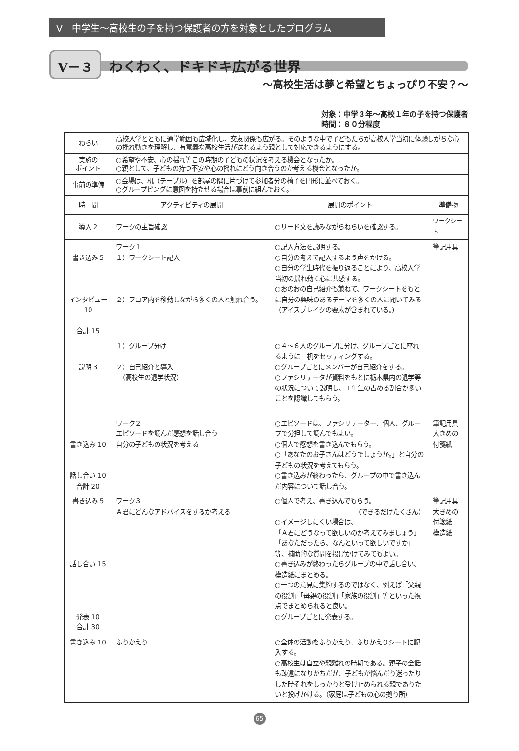Ⅴ　中学生～高校生の子を持つ保護者の方を対象としたプログラム
Ⅴ－３ わくわく、ドキドキ広がる世界
～高校生活は夢と希望とちょっぴり不安？～
対象：中学３年～高校１年の子を持つ保護者
時間：８０分程度
| ねらい | 高校入学とともに通学範囲も広域化し、交友関係も広がる。そのような中で子どもたちが高校入学当初に体験しがちな心の揺れ動きを理解し、有意義な高校生活が送れるよう親として対応できるようにする。 | | |
| 実施の ポイント | ○希望や不安、心の揺れ等この時期の子どもの状況を考える機会となったか。 ○親として、子どもの持つ不安や心の揺れにどう向き合うのか考える機会となったか。 | | |
| 事前の準備 | ○会場は、机（テーブル）を部屋の隅に片づけて参加者分の椅子を円形に並べておく。 ○グループピングに意図を持たせる場合は事前に組んでおく。 | | |
| 時 間 | アクティビティの展開 | 展開のポイント | 準備物 |
| 導入 2 | ワークの主旨確認 | ○リード文を読みながらねらいを確認する。 | ワークシート |
| 書き込み 5 インタビュー 10 合計 15 | ワーク１ １）ワークシート記入 ２）フロア内を移動しながら多くの人と触れ合う。 | ○記入方法を説明する。 ○自分の考えで記入するよう声をかける。 ○自分の学生時代を振り返ることにより、高校入学当初の揺れ動く心に共感する。 ○おのおの自己紹介も兼ねて、ワークシートをもとに自分の興味のあるテーマを多くの人に聞いてみる （アイスブレイクの要素が含まれている。） | 筆記用具 |
| 説明 3 | １）グループ分け ２）自己紹介と導入 （高校生の退学状況） | ○４～６人のグループに分け、グループごとに座れるように 机をセッティングする。 ○グループごとにメンバーが自己紹介をする。 ○ファシリテータが資料をもとに栃木県内の退学等の状況について説明し、１年生の占める割合が多いことを認識してもらう。 | |
| 書き込み 10 話し合い 10 合計 20 | ワーク２ エピソードを読んだ感想を話し合う 自分の子どもの状況を考える | ○エピソードは、ファシリテーター、個人、グループで分担して読んでもよい。 ○個人で感想を書き込んでもらう。 ○「あなたのお子さんはどうでしょうか。」と自分の子どもの状況を考えてもらう。 ○書き込みが終わったら、グループの中で書き込んだ内容について話し合う。 | 筆記用具 大きめの 付箋紙 |
| 書き込み 5 話し合い 15 発表 10 合計 30 | ワーク３ Ａ君にどんなアドバイスをするか考える | ○個人で考え、書き込んでもらう。 （できるだけたくさん） ○イメージしにくい場合は、 「Ａ君にどうなって欲しいのか考えてみましょう」「あなただったら、なんといって欲しいですか」等、補助的な質問を投げかけてみてもよい。 ○書き込みが終わったらグループの中で話し合い、模造紙にまとめる。 ○一つの意見に集約するのではなく、例えば「父親の役割」「母親の役割」「家族の役割」等といった視点でまとめられると良い。 ○グループごとに発表する。 | 筆記用具 大きめの 付箋紙 模造紙 |
| 書き込み 10 | ふりかえり | ○全体の活動をふりかえり、ふりかえりシートに記入する。 ○高校生は自立や親離れの時期である。親子の会話も疎遠になりがちだが、子どもが悩んだり迷ったりした時それをしっかりと受け止められる親でありたいと投げかける。（家庭は子どもの心の拠り所） | |
65